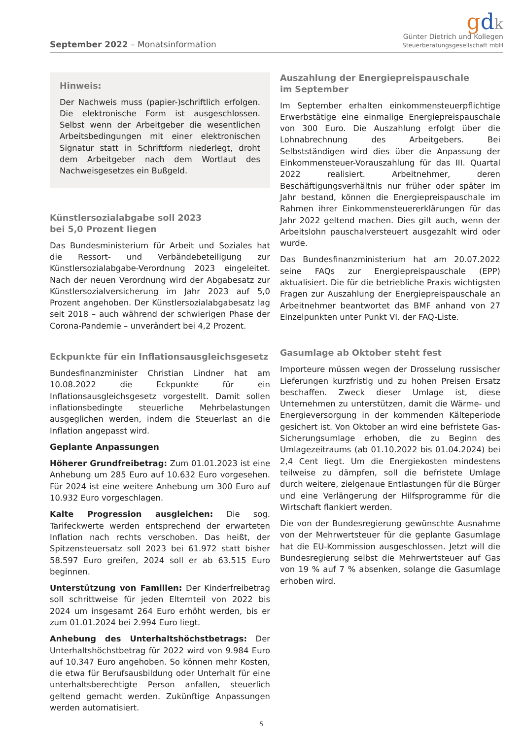September 2022 – Monatsinformation
gdk
Günter Dietrich und Kollegen
Steuerberatungsgesellschaft mbH
Hinweis:
Der Nachweis muss (papier-)schriftlich erfolgen. Die elektronische Form ist ausgeschlossen. Selbst wenn der Arbeitgeber die wesentlichen Arbeitsbedingungen mit einer elektronischen Signatur statt in Schriftform niederlegt, droht dem Arbeitgeber nach dem Wortlaut des Nachweisgesetzes ein Bußgeld.
Künstlersozialabgabe soll 2023
bei 5,0 Prozent liegen
Das Bundesministerium für Arbeit und Soziales hat die Ressort- und Verbändebeteiligung zur Künstlersozialabgabe-Verordnung 2023 eingeleitet. Nach der neuen Verordnung wird der Abgabesatz zur Künstlersozialversicherung im Jahr 2023 auf 5,0 Prozent angehoben. Der Künstlersozialabgabesatz lag seit 2018 – auch während der schwierigen Phase der Corona-Pandemie – unverändert bei 4,2 Prozent.
Eckpunkte für ein Inflationsausgleichsgesetz
Bundesfinanzminister Christian Lindner hat am 10.08.2022 die Eckpunkte für ein Inflationsausgleichsgesetz vorgestellt. Damit sollen inflationsbedingte steuerliche Mehrbelastungen ausgeglichen werden, indem die Steuerlast an die Inflation angepasst wird.
Geplante Anpassungen
Höherer Grundfreibetrag: Zum 01.01.2023 ist eine Anhebung um 285 Euro auf 10.632 Euro vorgesehen. Für 2024 ist eine weitere Anhebung um 300 Euro auf 10.932 Euro vorgeschlagen.
Kalte Progression ausgleichen: Die sog. Tarifeckwerte werden entsprechend der erwarteten Inflation nach rechts verschoben. Das heißt, der Spitzensteuersatz soll 2023 bei 61.972 statt bisher 58.597 Euro greifen, 2024 soll er ab 63.515 Euro beginnen.
Unterstützung von Familien: Der Kinderfreibetrag soll schrittweise für jeden Elternteil von 2022 bis 2024 um insgesamt 264 Euro erhöht werden, bis er zum 01.01.2024 bei 2.994 Euro liegt.
Anhebung des Unterhaltshöchstbetrags: Der Unterhaltshöchstbetrag für 2022 wird von 9.984 Euro auf 10.347 Euro angehoben. So können mehr Kosten, die etwa für Berufsausbildung oder Unterhalt für eine unterhaltsberechtigte Person anfallen, steuerlich geltend gemacht werden. Zukünftige Anpassungen werden automatisiert.
Auszahlung der Energiepreispauschale
im September
Im September erhalten einkommensteuerpflichtige Erwerbstätige eine einmalige Energiepreispauschale von 300 Euro. Die Auszahlung erfolgt über die Lohnabrechnung des Arbeitgebers. Bei Selbstständigen wird dies über die Anpassung der Einkommensteuer-Vorauszahlung für das III. Quartal 2022 realisiert. Arbeitnehmer, deren Beschäftigungsverhältnis nur früher oder später im Jahr bestand, können die Energiepreispauschale im Rahmen ihrer Einkommensteuererklärungen für das Jahr 2022 geltend machen. Dies gilt auch, wenn der Arbeitslohn pauschalversteuert ausgezahlt wird oder wurde.
Das Bundesfinanzministerium hat am 20.07.2022 seine FAQs zur Energiepreispauschale (EPP) aktualisiert. Die für die betriebliche Praxis wichtigsten Fragen zur Auszahlung der Energiepreispauschale an Arbeitnehmer beantwortet das BMF anhand von 27 Einzelpunkten unter Punkt VI. der FAQ-Liste.
Gasumlage ab Oktober steht fest
Importeure müssen wegen der Drosselung russischer Lieferungen kurzfristig und zu hohen Preisen Ersatz beschaffen. Zweck dieser Umlage ist, diese Unternehmen zu unterstützen, damit die Wärme- und Energieversorgung in der kommenden Kälteperiode gesichert ist. Von Oktober an wird eine befristete Gas-Sicherungsumlage erhoben, die zu Beginn des Umlagezeitraums (ab 01.10.2022 bis 01.04.2024) bei 2,4 Cent liegt. Um die Energiekosten mindestens teilweise zu dämpfen, soll die befristete Umlage durch weitere, zielgenaue Entlastungen für die Bürger und eine Verlängerung der Hilfsprogramme für die Wirtschaft flankiert werden.
Die von der Bundesregierung gewünschte Ausnahme von der Mehrwertsteuer für die geplante Gasumlage hat die EU-Kommission ausgeschlossen. Jetzt will die Bundesregierung selbst die Mehrwertsteuer auf Gas von 19 % auf 7 % absenken, solange die Gasumlage erhoben wird.
5